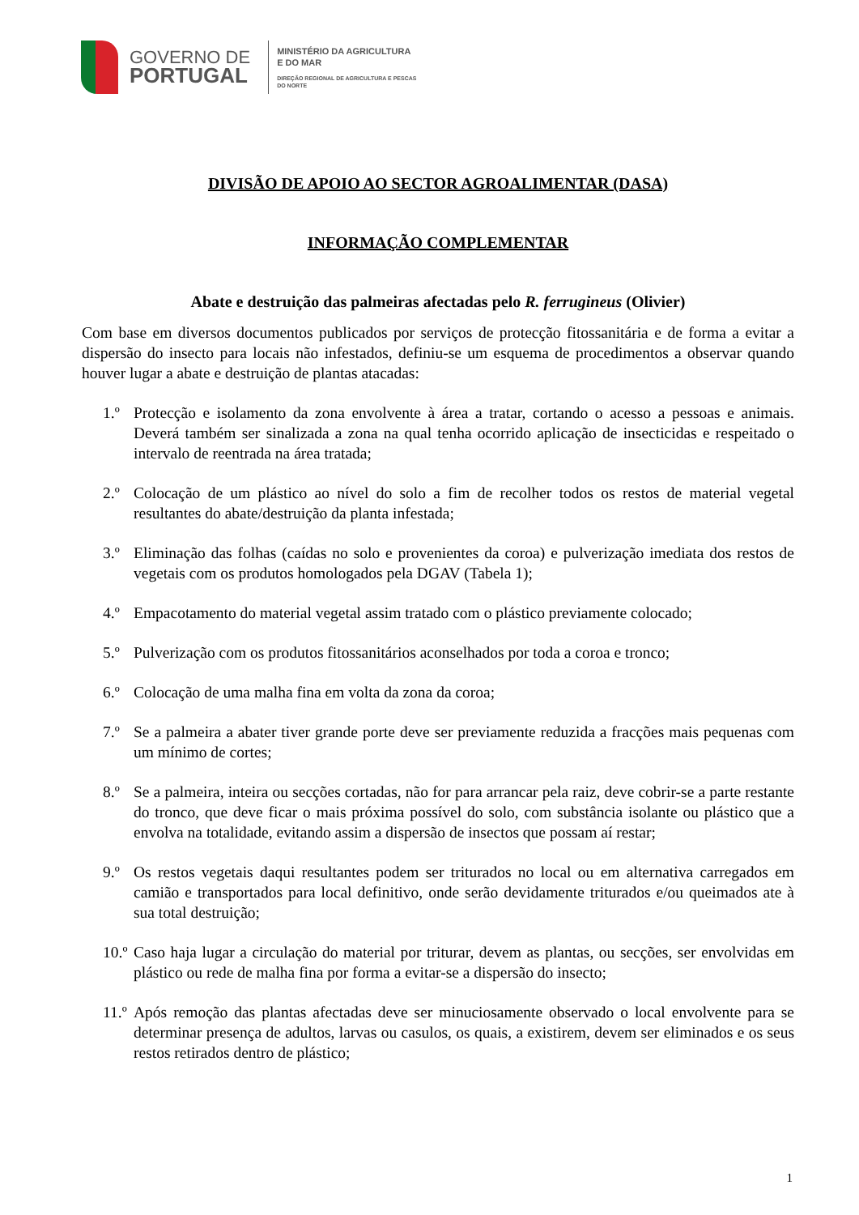GOVERNO DE
PORTUGAL
MINISTÉRIO DA AGRICULTURA
E DO MAR
DIREÇÃO REGIONAL DE AGRICULTURA E PESCAS
DO NORTE
DIVISÃO DE APOIO AO SECTOR AGROALIMENTAR (DASA)
INFORMAÇÃO COMPLEMENTAR
Abate e destruição das palmeiras afectadas pelo R. ferrugineus (Olivier)
Com base em diversos documentos publicados por serviços de protecção fitossanitária e de forma a evitar a dispersão do insecto para locais não infestados, definiu-se um esquema de procedimentos a observar quando houver lugar a abate e destruição de plantas atacadas:
1.º Protecção e isolamento da zona envolvente à área a tratar, cortando o acesso a pessoas e animais. Deverá também ser sinalizada a zona na qual tenha ocorrido aplicação de insecticidas e respeitado o intervalo de reentrada na área tratada;
2.º Colocação de um plástico ao nível do solo a fim de recolher todos os restos de material vegetal resultantes do abate/destruição da planta infestada;
3.º Eliminação das folhas (caídas no solo e provenientes da coroa) e pulverização imediata dos restos de vegetais com os produtos homologados pela DGAV (Tabela 1);
4.º Empacotamento do material vegetal assim tratado com o plástico previamente colocado;
5.º Pulverização com os produtos fitossanitários aconselhados por toda a coroa e tronco;
6.º Colocação de uma malha fina em volta da zona da coroa;
7.º Se a palmeira a abater tiver grande porte deve ser previamente reduzida a fracções mais pequenas com um mínimo de cortes;
8.º Se a palmeira, inteira ou secções cortadas, não for para arrancar pela raiz, deve cobrir-se a parte restante do tronco, que deve ficar o mais próxima possível do solo, com substância isolante ou plástico que a envolva na totalidade, evitando assim a dispersão de insectos que possam aí restar;
9.º Os restos vegetais daqui resultantes podem ser triturados no local ou em alternativa carregados em camião e transportados para local definitivo, onde serão devidamente triturados e/ou queimados ate à sua total destruição;
10.º Caso haja lugar a circulação do material por triturar, devem as plantas, ou secções, ser envolvidas em plástico ou rede de malha fina por forma a evitar-se a dispersão do insecto;
11.º Após remoção das plantas afectadas deve ser minuciosamente observado o local envolvente para se determinar presença de adultos, larvas ou casulos, os quais, a existirem, devem ser eliminados e os seus restos retirados dentro de plástico;
1